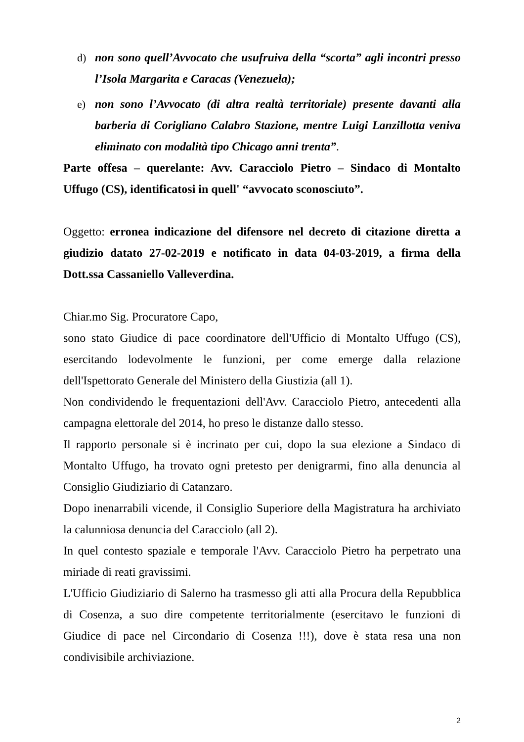d) non sono quell’Avvocato che usufruiva della “scorta” agli incontri presso l’Isola Margarita e Caracas (Venezuela);
e) non sono l’Avvocato (di altra realtà territoriale) presente davanti alla barberia di Corigliano Calabro Stazione, mentre Luigi Lanzillotta veniva eliminato con modalità tipo Chicago anni trenta”.
Parte offesa – querelante: Avv. Caracciolo Pietro – Sindaco di Montalto Uffugo (CS), identificatosi in quell' “avvocato sconosciuto”.
Oggetto: erronea indicazione del difensore nel decreto di citazione diretta a giudizio datato 27-02-2019 e notificato in data 04-03-2019, a firma della Dott.ssa Cassaniello Valleverdina.
Chiar.mo Sig. Procuratore Capo,
sono stato Giudice di pace coordinatore dell'Ufficio di Montalto Uffugo (CS), esercitando lodevolmente le funzioni, per come emerge dalla relazione dell'Ispettorato Generale del Ministero della Giustizia (all 1).
Non condividendo le frequentazioni dell'Avv. Caracciolo Pietro, antecedenti alla campagna elettorale del 2014, ho preso le distanze dallo stesso.
Il rapporto personale si è incrinato per cui, dopo la sua elezione a Sindaco di Montalto Uffugo, ha trovato ogni pretesto per denigrarmi, fino alla denuncia al Consiglio Giudiziario di Catanzaro.
Dopo inenarrabili vicende, il Consiglio Superiore della Magistratura ha archiviato la calunniosa denuncia del Caracciolo (all 2).
In quel contesto spaziale e temporale l'Avv. Caracciolo Pietro ha perpetrato una miriade di reati gravissimi.
L'Ufficio Giudiziario di Salerno ha trasmesso gli atti alla Procura della Repubblica di Cosenza, a suo dire competente territorialmente (esercitavo le funzioni di Giudice di pace nel Circondario di Cosenza !!!), dove è stata resa una non condivisibile archiviazione.
2